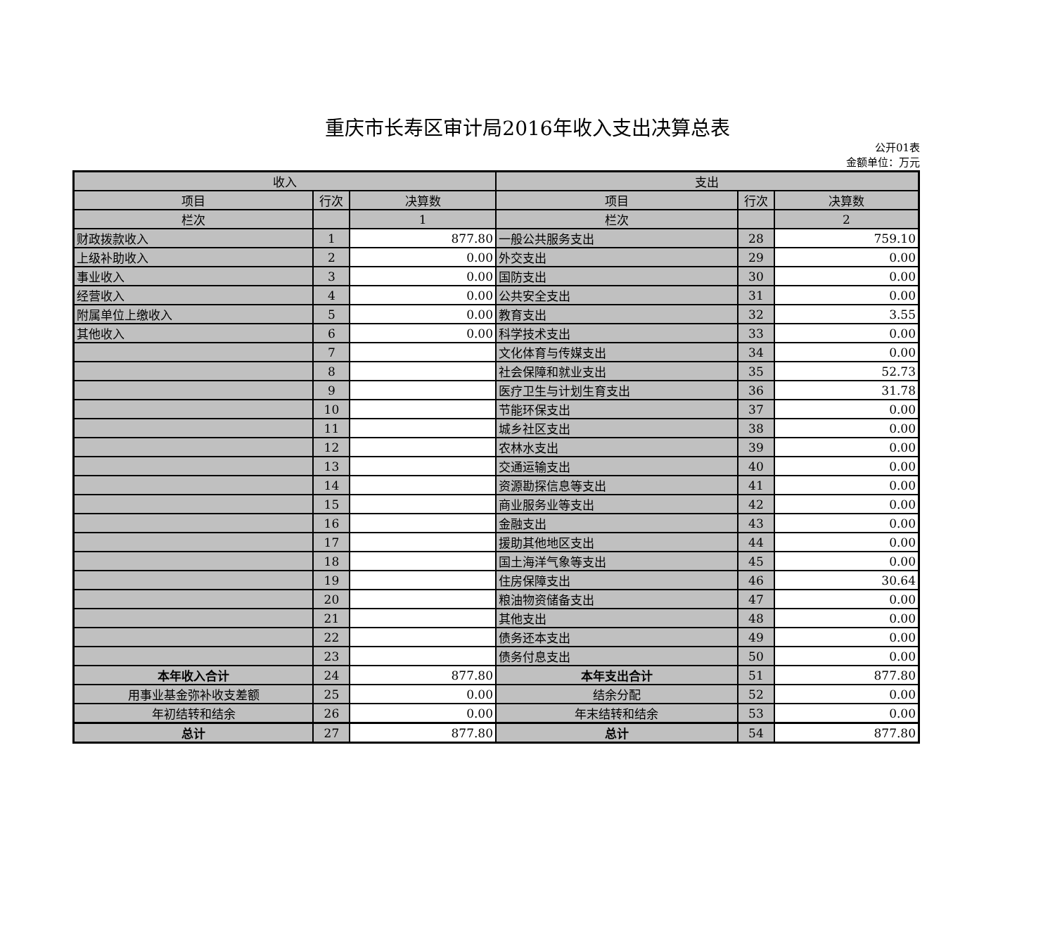重庆市长寿区审计局2016年收入支出决算总表
公开01表
金额单位：万元
| 收入 | | | 支出 | | |
| --- | --- | --- | --- | --- | --- |
| 项目 | 行次 | 决算数 | 项目 | 行次 | 决算数 |
| 栏次 | | 1 | 栏次 | | 2 |
| 财政拨款收入 | 1 | 877.80 | 一般公共服务支出 | 28 | 759.10 |
| 上级补助收入 | 2 | 0.00 | 外交支出 | 29 | 0.00 |
| 事业收入 | 3 | 0.00 | 国防支出 | 30 | 0.00 |
| 经营收入 | 4 | 0.00 | 公共安全支出 | 31 | 0.00 |
| 附属单位上缴收入 | 5 | 0.00 | 教育支出 | 32 | 3.55 |
| 其他收入 | 6 | 0.00 | 科学技术支出 | 33 | 0.00 |
| | 7 | | 文化体育与传媒支出 | 34 | 0.00 |
| | 8 | | 社会保障和就业支出 | 35 | 52.73 |
| | 9 | | 医疗卫生与计划生育支出 | 36 | 31.78 |
| | 10 | | 节能环保支出 | 37 | 0.00 |
| | 11 | | 城乡社区支出 | 38 | 0.00 |
| | 12 | | 农林水支出 | 39 | 0.00 |
| | 13 | | 交通运输支出 | 40 | 0.00 |
| | 14 | | 资源勘探信息等支出 | 41 | 0.00 |
| | 15 | | 商业服务业等支出 | 42 | 0.00 |
| | 16 | | 金融支出 | 43 | 0.00 |
| | 17 | | 援助其他地区支出 | 44 | 0.00 |
| | 18 | | 国土海洋气象等支出 | 45 | 0.00 |
| | 19 | | 住房保障支出 | 46 | 30.64 |
| | 20 | | 粮油物资储备支出 | 47 | 0.00 |
| | 21 | | 其他支出 | 48 | 0.00 |
| | 22 | | 债务还本支出 | 49 | 0.00 |
| | 23 | | 债务付息支出 | 50 | 0.00 |
| 本年收入合计 | 24 | 877.80 | 本年支出合计 | 51 | 877.80 |
| 用事业基金弥补收支差额 | 25 | 0.00 | 结余分配 | 52 | 0.00 |
| 年初结转和结余 | 26 | 0.00 | 年末结转和结余 | 53 | 0.00 |
| 总计 | 27 | 877.80 | 总计 | 54 | 877.80 |